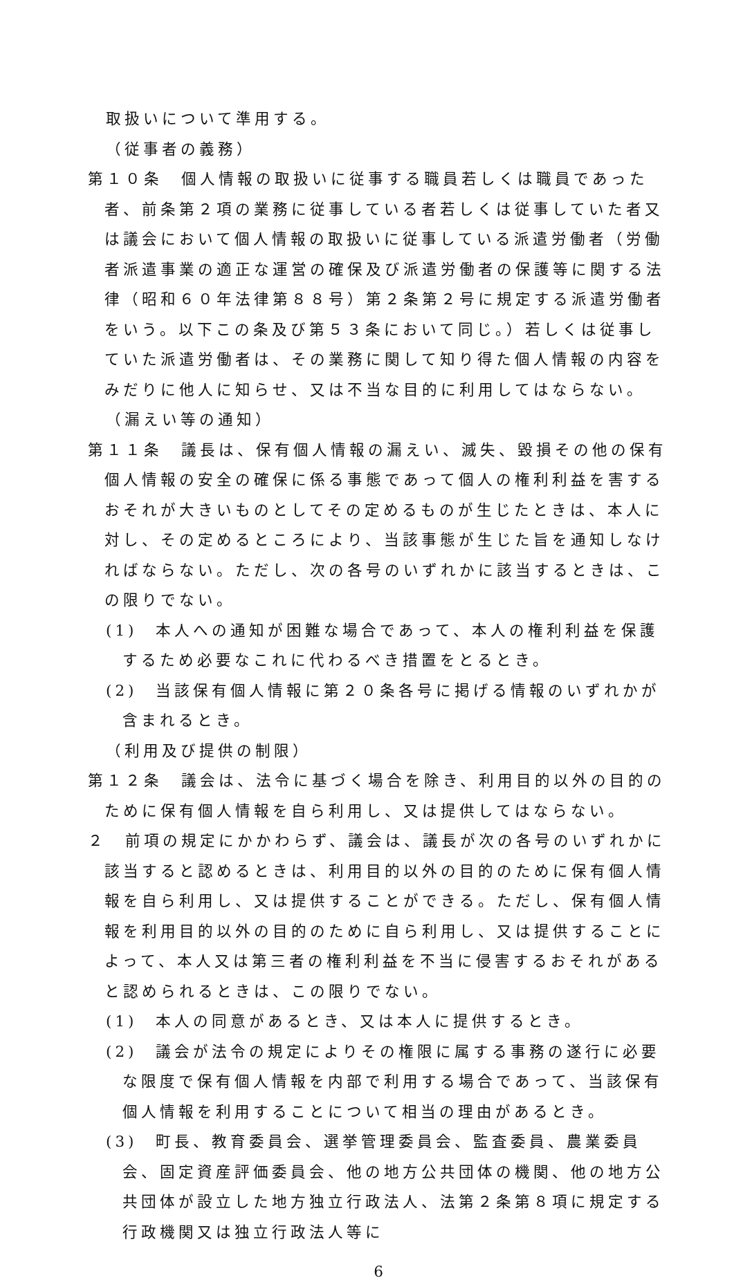取扱いについて準用する。
（従事者の義務）
第１０条　個人情報の取扱いに従事する職員若しくは職員であった者、前条第２項の業務に従事している者若しくは従事していた者又は議会において個人情報の取扱いに従事している派遣労働者（労働者派遣事業の適正な運営の確保及び派遣労働者の保護等に関する法律（昭和６０年法律第８８号）第２条第２号に規定する派遣労働者をいう。以下この条及び第５３条において同じ。）若しくは従事していた派遣労働者は、その業務に関して知り得た個人情報の内容をみだりに他人に知らせ、又は不当な目的に利用してはならない。
（漏えい等の通知）
第１１条　議長は、保有個人情報の漏えい、滅失、毀損その他の保有個人情報の安全の確保に係る事態であって個人の権利利益を害するおそれが大きいものとしてその定めるものが生じたときは、本人に対し、その定めるところにより、当該事態が生じた旨を通知しなければならない。ただし、次の各号のいずれかに該当するときは、この限りでない。
(1)　本人への通知が困難な場合であって、本人の権利利益を保護するため必要なこれに代わるべき措置をとるとき。
(2)　当該保有個人情報に第２０条各号に掲げる情報のいずれかが含まれるとき。
（利用及び提供の制限）
第１２条　議会は、法令に基づく場合を除き、利用目的以外の目的のために保有個人情報を自ら利用し、又は提供してはならない。
２　前項の規定にかかわらず、議会は、議長が次の各号のいずれかに該当すると認めるときは、利用目的以外の目的のために保有個人情報を自ら利用し、又は提供することができる。ただし、保有個人情報を利用目的以外の目的のために自ら利用し、又は提供することによって、本人又は第三者の権利利益を不当に侵害するおそれがあると認められるときは、この限りでない。
(1)　本人の同意があるとき、又は本人に提供するとき。
(2)　議会が法令の規定によりその権限に属する事務の遂行に必要な限度で保有個人情報を内部で利用する場合であって、当該保有個人情報を利用することについて相当の理由があるとき。
(3)　町長、教育委員会、選挙管理委員会、監査委員、農業委員会、固定資産評価委員会、他の地方公共団体の機関、他の地方公共団体が設立した地方独立行政法人、法第２条第８項に規定する行政機関又は独立行政法人等に
6